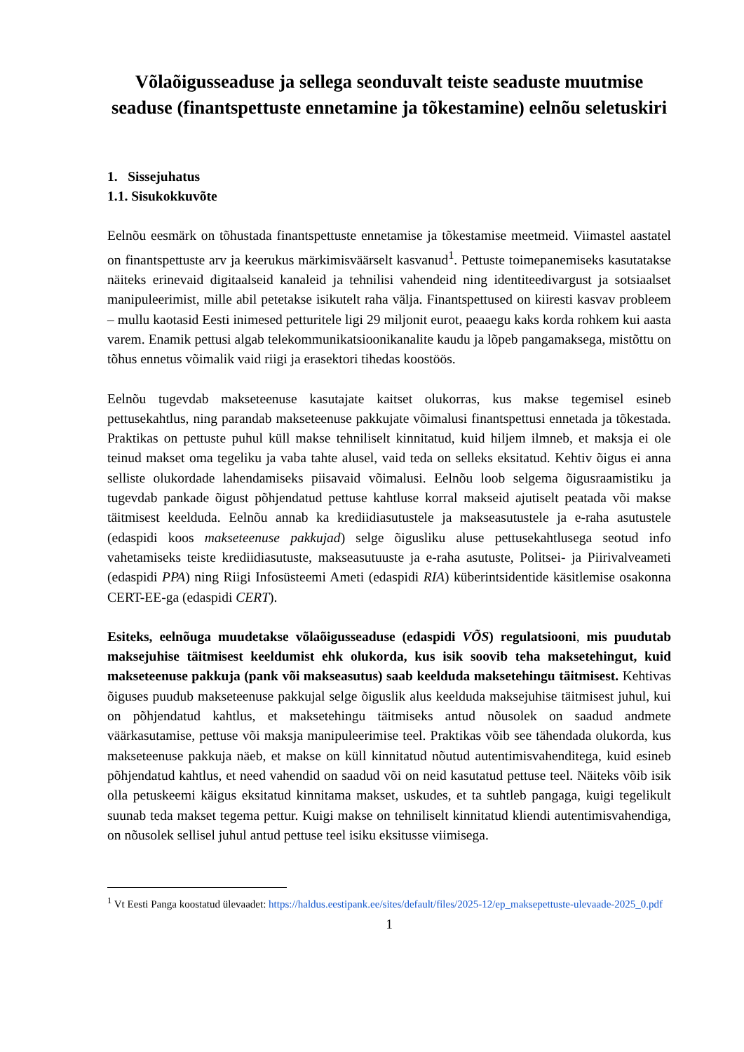Võlaõigusseaduse ja sellega seonduvalt teiste seaduste muutmise seaduse (finantspettuste ennetamine ja tõkestamine) eelnõu seletuskiri
1. Sissejuhatus
1.1. Sisukokkuvõte
Eelnõu eesmärk on tõhustada finantspettuste ennetamise ja tõkestamise meetmeid. Viimastel aastatel on finantspettuste arv ja keerukus märkimisväärselt kasvanud<sup>1</sup>. Pettuste toimepanemiseks kasutatakse näiteks erinevaid digitaalseid kanaleid ja tehnilisi vahendeid ning identiteedivargust ja sotsiaalset manipuleerimist, mille abil petetakse isikutelt raha välja. Finantspettused on kiiresti kasvav probleem – mullu kaotasid Eesti inimesed petturitele ligi 29 miljonit eurot, peaaegu kaks korda rohkem kui aasta varem. Enamik pettusi algab telekommunikatsioonikanalite kaudu ja lõpeb pangamaksega, mistõttu on tõhus ennetus võimalik vaid riigi ja erasektori tihedas koostöös.
Eelnõu tugevdab makseteenuse kasutajate kaitset olukorras, kus makse tegemisel esineb pettusekahtlus, ning parandab makseteenuse pakkujate võimalusi finantspettusi ennetada ja tõkestada. Praktikas on pettuste puhul küll makse tehniliselt kinnitatud, kuid hiljem ilmneb, et maksja ei ole teinud makset oma tegeliku ja vaba tahte alusel, vaid teda on selleks eksitatud. Kehtiv õigus ei anna selliste olukordade lahendamiseks piisavaid võimalusi. Eelnõu loob selgema õigusraamistiku ja tugevdab pankade õigust põhjendatud pettuse kahtluse korral makseid ajutiselt peatada või makse täitmisest keelduda. Eelnõu annab ka krediidiasutustele ja makseasutustele ja e-raha asutustele (edaspidi koos makseteenuse pakkujad) selge õigusliku aluse pettusekahtlusega seotud info vahetamiseks teiste krediidiasutuste, makseasutuuste ja e-raha asutuste, Politsei- ja Piirivalveameti (edaspidi PPA) ning Riigi Infosüsteemi Ameti (edaspidi RIA) küberintsidentide käsitlemise osakonna CERT-EE-ga (edaspidi CERT).
Esiteks, eelnõuga muudetakse võlaõigusseaduse (edaspidi VÕS) regulatsiooni, mis puudutab maksejuhise täitmisest keeldumist ehk olukorda, kus isik soovib teha maksetehingut, kuid makseteenuse pakkuja (pank või makseasutus) saab keelduda maksetehingu täitmisest. Kehtivas õiguses puudub makseteenuse pakkujal selge õiguslik alus keelduda maksejuhise täitmisest juhul, kui on põhjendatud kahtlus, et maksetehingu täitmiseks antud nõusolek on saadud andmete väärkasutamise, pettuse või maksja manipuleerimise teel. Praktikas võib see tähendada olukorda, kus makseteenuse pakkuja näeb, et makse on küll kinnitatud nõutud autentimisvahenditega, kuid esineb põhjendatud kahtlus, et need vahendid on saadud või on neid kasutatud pettuse teel. Näiteks võib isik olla petuskeemi käigus eksitatud kinnitama makset, uskudes, et ta suhtleb pangaga, kuigi tegelikult suunab teda makset tegema pettur. Kuigi makse on tehniliselt kinnitatud kliendi autentimisvahendiga, on nõusolek sellisel juhul antud pettuse teel isiku eksitusse viimisega.
<sup>1</sup> Vt Eesti Panga koostatud ülevaadet: https://haldus.eestipank.ee/sites/default/files/2025-12/ep_maksepettuste-ulevaade-2025_0.pdf
1